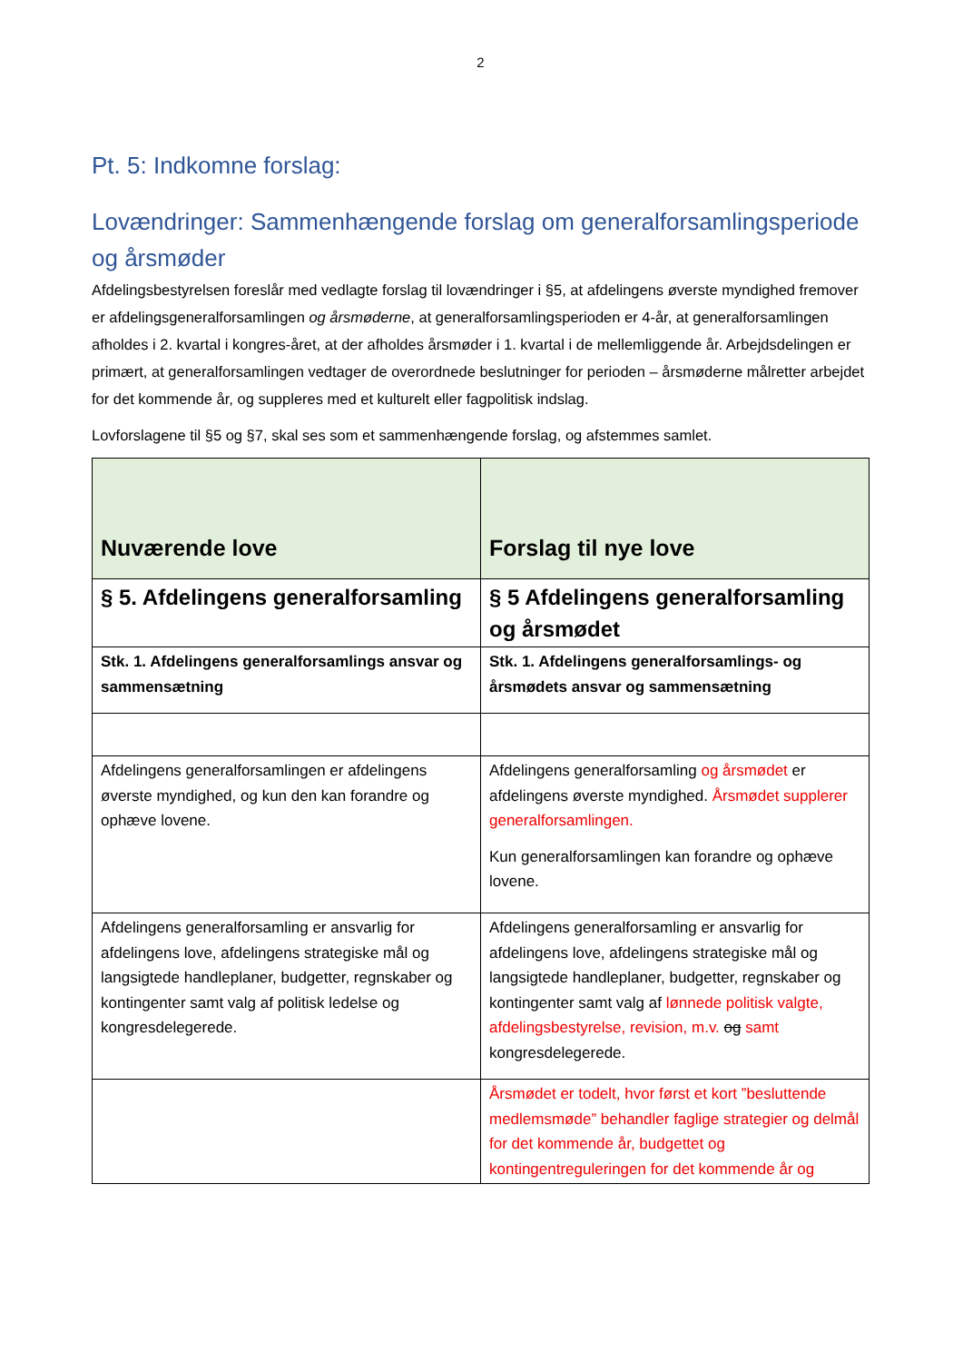2
Pt. 5: Indkomne forslag:
Lovændringer: Sammenhængende forslag om generalforsamlingsperiode og årsmøder
Afdelingsbestyrelsen foreslår med vedlagte forslag til lovændringer i §5, at afdelingens øverste myndighed fremover er afdelingsgeneralforsamlingen og årsmøderne, at generalforsamlingsperioden er 4-år, at generalforsamlingen afholdes i 2. kvartal i kongres-året, at der afholdes årsmøder i 1. kvartal i de mellemliggende år. Arbejdsdelingen er primært, at generalforsamlingen vedtager de overordnede beslutninger for perioden – årsmøderne målretter arbejdet for det kommende år, og suppleres med et kulturelt eller fagpolitisk indslag.
Lovforslagene til §5 og §7, skal ses som et sammenhængende forslag, og afstemmes samlet.
| Nuværende love | Forslag til nye love |
| --- | --- |
| § 5. Afdelingens generalforsamling | § 5 Afdelingens generalforsamling og årsmødet |
| Stk. 1. Afdelingens generalforsamlings ansvar og sammensætning | Stk. 1. Afdelingens generalforsamlings- og årsmødets ansvar og sammensætning |
| Afdelingens generalforsamlingen er afdelingens øverste myndighed, og kun den kan forandre og ophæve lovene. | Afdelingens generalforsamling og årsmødet er afdelingens øverste myndighed. Årsmødet supplerer generalforsamlingen. Kun generalforsamlingen kan forandre og ophæve lovene. |
| Afdelingens generalforsamling er ansvarlig for afdelingens love, afdelingens strategiske mål og langsigtede handleplaner, budgetter, regnskaber og kontingenter samt valg af politisk ledelse og kongresdelegerede. | Afdelingens generalforsamling er ansvarlig for afdelingens love, afdelingens strategiske mål og langsigtede handleplaner, budgetter, regnskaber og kontingenter samt valg af lønnede politisk valgte, afdelingsbestyrelse, revision, m.v. og samt kongresdelegerede. |
| | Årsmødet er todelt, hvor først et kort ”besluttende medlemsmøde” behandler faglige strategier og delmål for det kommende år, budgettet og kontingentreguleringen for det kommende år og |